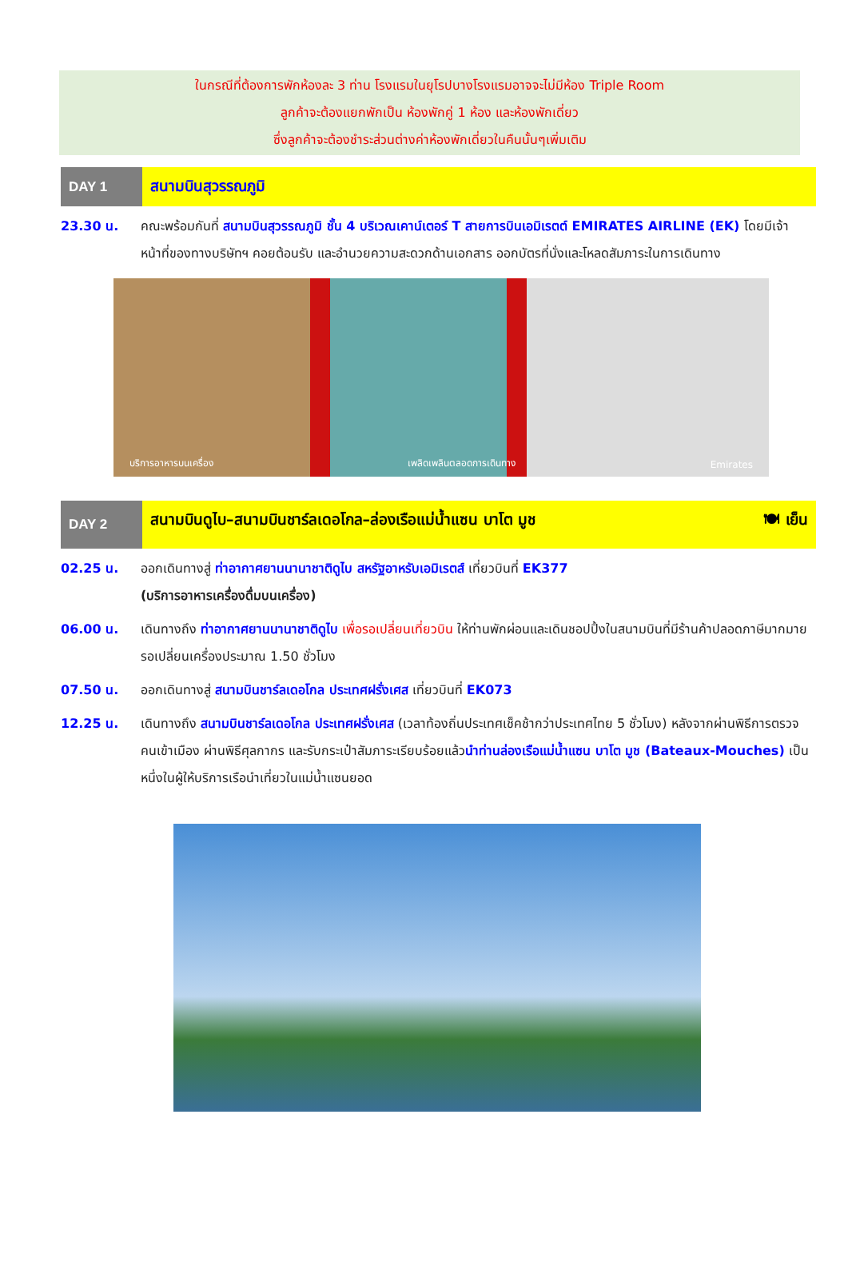ในกรณีที่ต้องการพักห้องละ 3 ท่าน โรงแรมในยุโรปบางโรงแรมอาจจะไม่มีห้อง Triple Room
ลูกค้าจะต้องแยกพักเป็น ห้องพักคู่ 1 ห้อง และห้องพักเดี่ยว
ซึ่งลูกค้าจะต้องชำระส่วนต่างค่าห้องพักเดี่ยวในคืนนั้นๆเพิ่มเติม
DAY 1
สนามบินสุวรรณภูมิ
23.30 น. คณะพร้อมกันที่ สนามบินสุวรรณภูมิ ชั้น 4 บริเวณเคาน์เตอร์ T สายการบินเอมิเรตต์ EMIRATES AIRLINE (EK) โดยมีเจ้าหน้าที่ของทางบริษัทฯ คอยต้อนรับ และอำนวยความสะดวกด้านเอกสาร ออกบัตรที่นั่งและโหลดสัมภาระในการเดินทาง
บริการอาหารบนเครื่อง เพลิดเพลินตลอดการเดินทาง Emirates
DAY 2
สนามบินดูไบ–สนามบินชาร์ลเดอโกล–ล่องเรือแม่น้ำแซน บาโต มูช 🍽 เย็น
02.25 น. ออกเดินทางสู่ ท่าอากาศยานนานาชาติดูไบ สหรัฐอาหรับเอมิเรตส์ เที่ยวบินที่ EK377
(บริการอาหารเครื่องดื่มบนเครื่อง)
06.00 น. เดินทางถึง ท่าอากาศยานนานาชาติดูไบ เพื่อรอเปลี่ยนเที่ยวบิน ให้ท่านพักผ่อนและเดินชอปปิ้งในสนามบินที่มีร้านค้าปลอดภาษีมากมาย รอเปลี่ยนเครื่องประมาณ 1.50 ชั่วโมง
07.50 น. ออกเดินทางสู่ สนามบินชาร์ลเดอโกล ประเทศฝรั่งเศส เที่ยวบินที่ EK073
12.25 น. เดินทางถึง สนามบินชาร์ลเดอโกล ประเทศฝรั่งเศส (เวลาท้องถิ่นประเทศเช็คช้ากว่าประเทศไทย 5 ชั่วโมง) หลังจากผ่านพิธีการตรวจคนเข้าเมือง ผ่านพิธีศุลกากร และรับกระเป๋าสัมภาระเรียบร้อยแล้วนำท่านล่องเรือแม่น้ำแซน บาโต มูช (Bateaux-Mouches) เป็นหนึ่งในผู้ให้บริการเรือนำเที่ยวในแม่น้ำแซนยอด